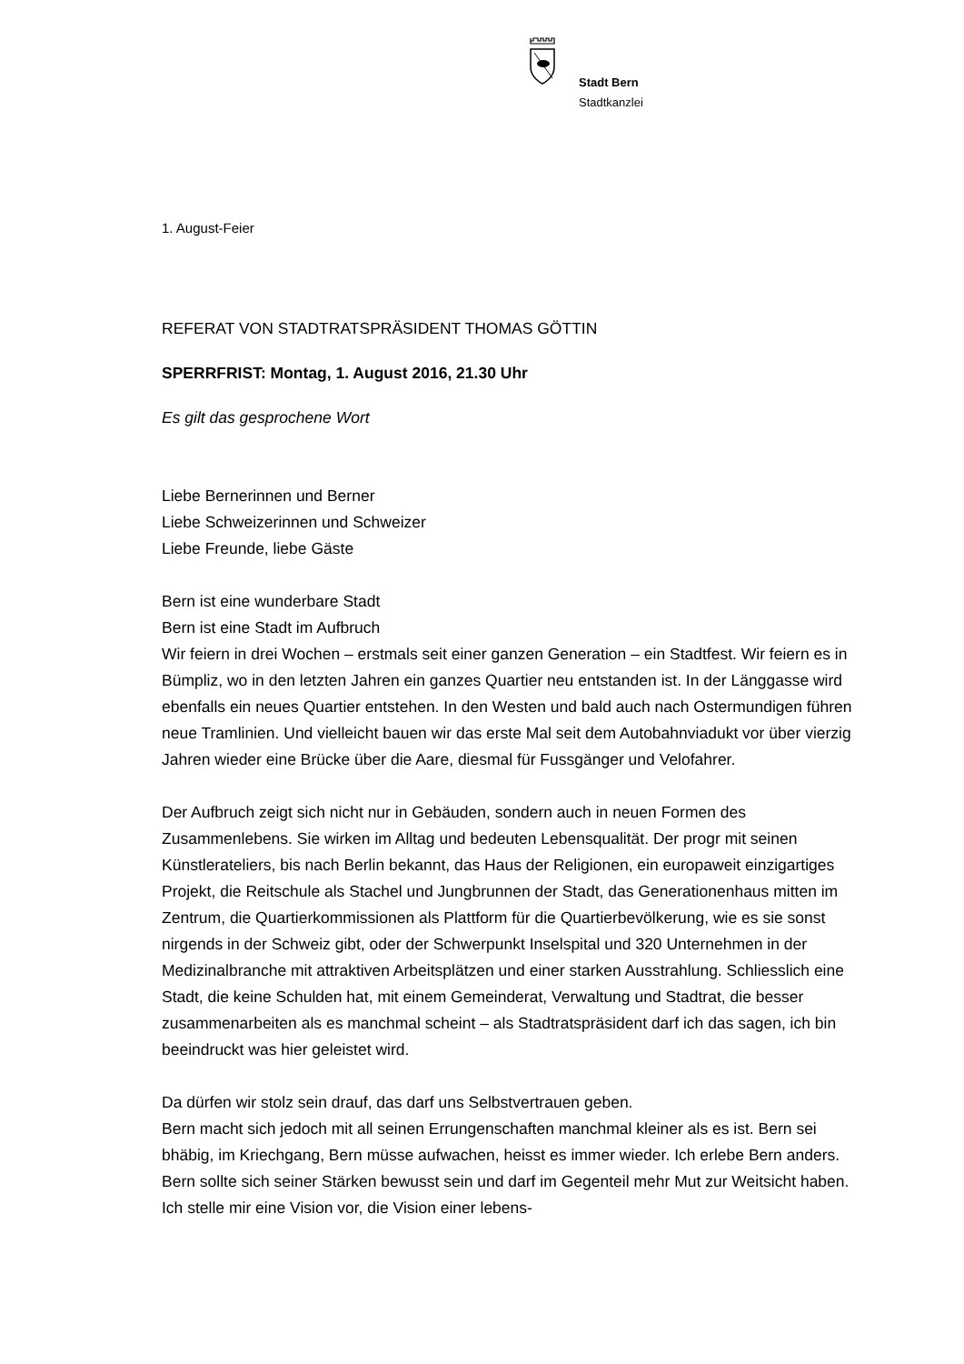Stadt Bern
Stadtkanzlei
1. August-Feier
REFERAT VON STADTRATSPRÄSIDENT THOMAS GÖTTIN
SPERRFRIST: Montag, 1. August 2016, 21.30 Uhr
Es gilt das gesprochene Wort
Liebe Bernerinnen und Berner
Liebe Schweizerinnen und Schweizer
Liebe Freunde, liebe Gäste
Bern ist eine wunderbare Stadt
Bern ist eine Stadt im Aufbruch
Wir feiern in drei Wochen – erstmals seit einer ganzen Generation – ein Stadtfest. Wir feiern es in Bümpliz, wo in den letzten Jahren ein ganzes Quartier neu entstanden ist. In der Länggasse wird ebenfalls ein neues Quartier entstehen. In den Westen und bald auch nach Ostermundigen führen neue Tramlinien. Und vielleicht bauen wir das erste Mal seit dem Autobahnviadukt vor über vierzig Jahren wieder eine Brücke über die Aare, diesmal für Fussgänger und Velofahrer.
Der Aufbruch zeigt sich nicht nur in Gebäuden, sondern auch in neuen Formen des Zusammenlebens. Sie wirken im Alltag und bedeuten Lebensqualität. Der progr mit seinen Künstlerateliers, bis nach Berlin bekannt, das Haus der Religionen, ein europaweit einzigartiges Projekt, die Reitschule als Stachel und Jungbrunnen der Stadt, das Generationenhaus mitten im Zentrum, die Quartierkommissionen als Plattform für die Quartierbevölkerung, wie es sie sonst nirgends in der Schweiz gibt, oder der Schwerpunkt Inselspital und 320 Unternehmen in der Medizinalbranche mit attraktiven Arbeitsplätzen und einer starken Ausstrahlung. Schliesslich eine Stadt, die keine Schulden hat, mit einem Gemeinderat, Verwaltung und Stadtrat, die besser zusammenarbeiten als es manchmal scheint – als Stadtratspräsident darf ich das sagen, ich bin beeindruckt was hier geleistet wird.
Da dürfen wir stolz sein drauf, das darf uns Selbstvertrauen geben.
Bern macht sich jedoch mit all seinen Errungenschaften manchmal kleiner als es ist. Bern sei bhäbig, im Kriechgang, Bern müsse aufwachen, heisst es immer wieder. Ich erlebe Bern anders. Bern sollte sich seiner Stärken bewusst sein und darf im Gegenteil mehr Mut zur Weitsicht haben. Ich stelle mir eine Vision vor, die Vision einer lebens-